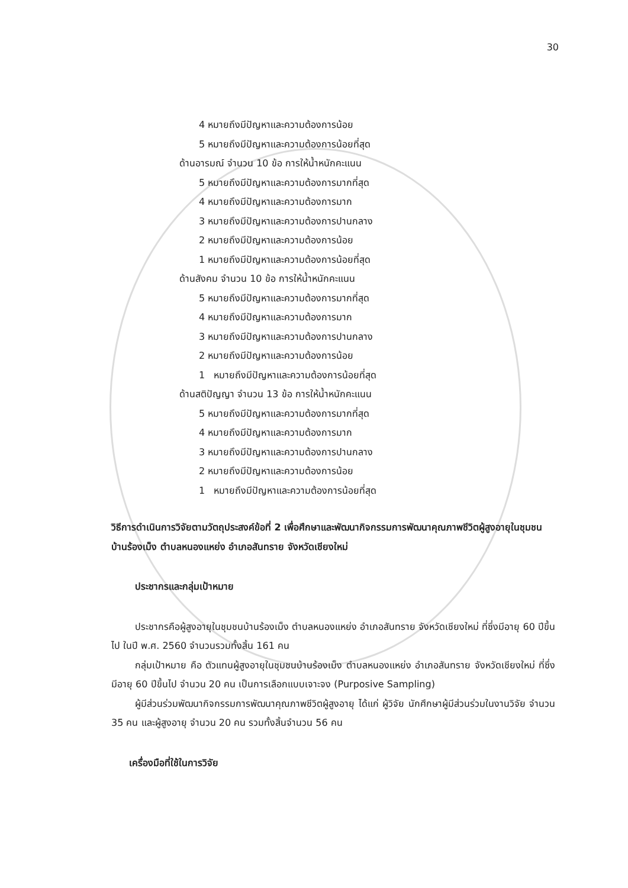30
4 หมายถึงมีปัญหาและความต้องการน้อย
5 หมายถึงมีปัญหาและความต้องการน้อยที่สุด
ด้านอารมณ์ จำนวน 10 ข้อ การให้น้ำหนักคะแนน
5 หมายถึงมีปัญหาและความต้องการมากที่สุด
4 หมายถึงมีปัญหาและความต้องการมาก
3 หมายถึงมีปัญหาและความต้องการปานกลาง
2 หมายถึงมีปัญหาและความต้องการน้อย
1 หมายถึงมีปัญหาและความต้องการน้อยที่สุด
ด้านสังคม จำนวน 10 ข้อ การให้น้ำหนักคะแนน
5 หมายถึงมีปัญหาและความต้องการมากที่สุด
4 หมายถึงมีปัญหาและความต้องการมาก
3 หมายถึงมีปัญหาและความต้องการปานกลาง
2 หมายถึงมีปัญหาและความต้องการน้อย
1 หมายถึงมีปัญหาและความต้องการน้อยที่สุด
ด้านสติปัญญา จำนวน 13 ข้อ การให้น้ำหนักคะแนน
5 หมายถึงมีปัญหาและความต้องการมากที่สุด
4 หมายถึงมีปัญหาและความต้องการมาก
3 หมายถึงมีปัญหาและความต้องการปานกลาง
2 หมายถึงมีปัญหาและความต้องการน้อย
1 หมายถึงมีปัญหาและความต้องการน้อยที่สุด
วิธีการดำเนินการวิจัยตามวัตถุประสงค์ข้อที่ 2 เพื่อศึกษาและพัฒนากิจกรรมการพัฒนาคุณภาพชีวิตผู้สูงอายุในชุมชนบ้านร้องเม็ง ตำบลหนองแหย่ง อำเภอสันทราย จังหวัดเชียงใหม่
ประชากรและกลุ่มเป้าหมาย
ประชากรคือผู้สูงอายุในชุมชนบ้านร้องเม็ง ตำบลหนองแหย่ง อำเภอสันทราย จังหวัดเชียงใหม่ ที่ซึ่งมีอายุ 60 ปีขึ้นไป ในปี พ.ศ. 2560 จำนวนรวมทั้งสิ้น 161 คน
กลุ่มเป้าหมาย คือ ตัวแทนผู้สูงอายุในชุมชนบ้านร้องเม็ง ตำบลหนองแหย่ง อำเภอสันทราย จังหวัดเชียงใหม่ ที่ซึ่งมีอายุ 60 ปีขึ้นไป จำนวน 20 คน เป็นการเลือกแบบเจาะจง (Purposive Sampling)
ผู้มีส่วนร่วมพัฒนากิจกรรมการพัฒนาคุณภาพชีวิตผู้สูงอายุ ได้แก่ ผู้วิจัย นักศึกษาผู้มีส่วนร่วมในงานวิจัย จำนวน 35 คน และผู้สูงอายุ จำนวน 20 คน รวมทั้งสิ้นจำนวน 56 คน
เครื่องมือที่ใช้ในการวิจัย